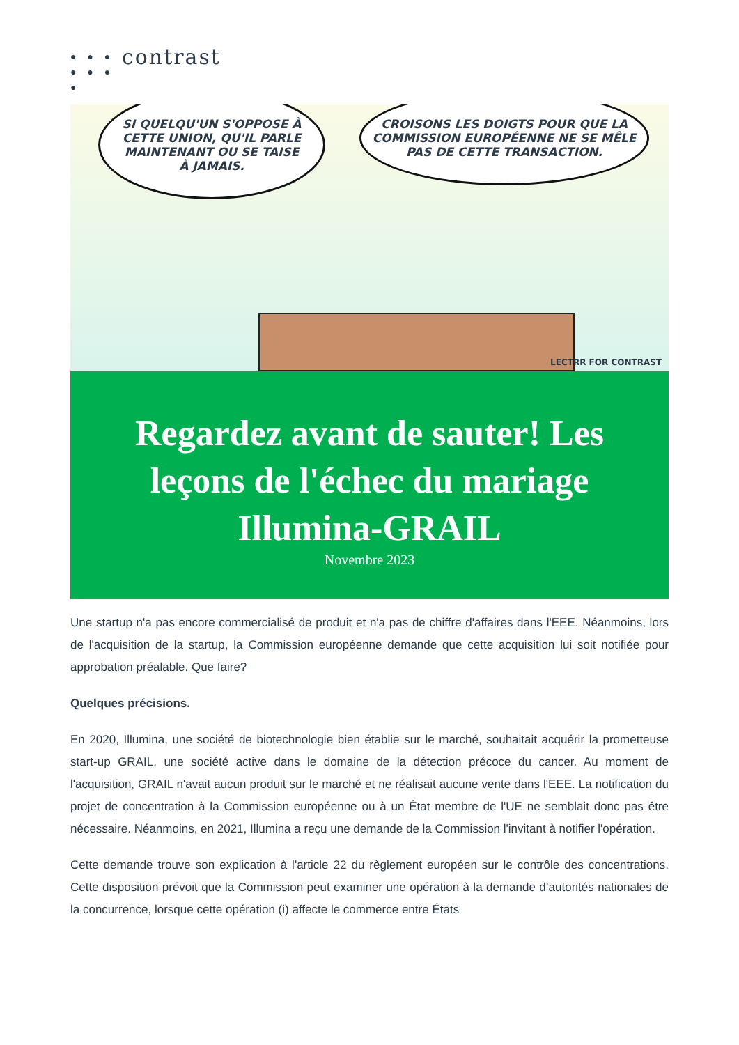● ● ●
● ● ● ●
contrast
SI QUELQU'UN S'OPPOSE À
CETTE UNION, QU'IL PARLE
MAINTENANT OU SE TAISE
À JAMAIS.
CROISONS LES DOIGTS POUR QUE LA
COMMISSION EUROPÉENNE NE SE MÊLE
PAS DE CETTE TRANSACTION.
LECTRR FOR CONTRAST
Regardez avant de sauter! Les leçons de l'échec du mariage Illumina-GRAIL
Novembre 2023
Une startup n'a pas encore commercialisé de produit et n'a pas de chiffre d'affaires dans l'EEE. Néanmoins, lors de l'acquisition de la startup, la Commission européenne demande que cette acquisition lui soit notifiée pour approbation préalable. Que faire?
Quelques précisions.
En 2020, Illumina, une société de biotechnologie bien établie sur le marché, souhaitait acquérir la prometteuse start-up GRAIL, une société active dans le domaine de la détection précoce du cancer. Au moment de l'acquisition, GRAIL n'avait aucun produit sur le marché et ne réalisait aucune vente dans l'EEE. La notification du projet de concentration à la Commission européenne ou à un État membre de l'UE ne semblait donc pas être nécessaire. Néanmoins, en 2021, Illumina a reçu une demande de la Commission l'invitant à notifier l'opération.
Cette demande trouve son explication à l'article 22 du règlement européen sur le contrôle des concentrations. Cette disposition prévoit que la Commission peut examiner une opération à la demande d’autorités nationales de la concurrence, lorsque cette opération (i) affecte le commerce entre États